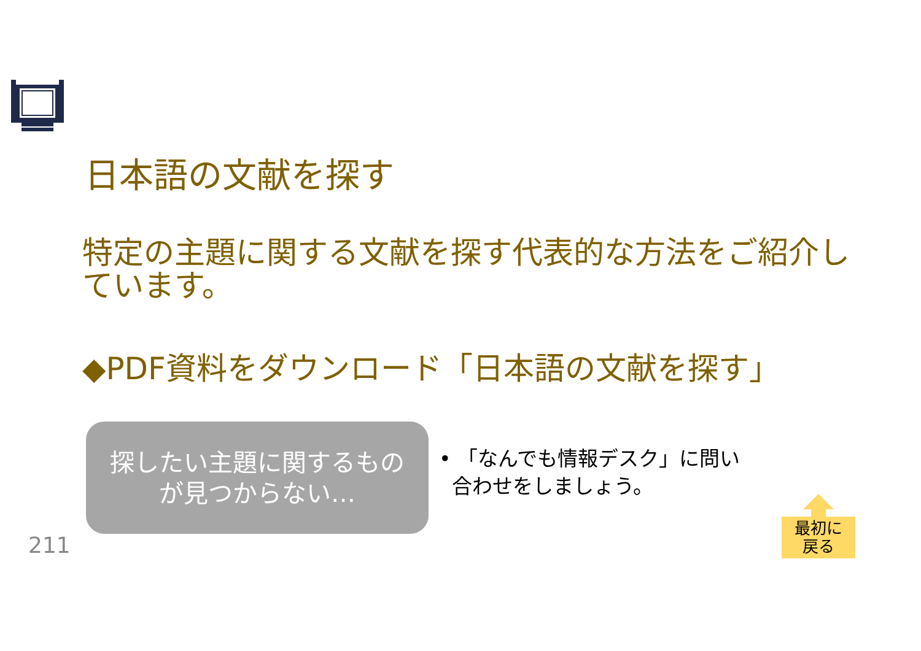日本語の文献を探す
特定の主題に関する文献を探す代表的な方法をご紹介しています。
◆PDF資料をダウンロード「日本語の文献を探す」
探したい主題に関するもの
が見つからない…
• 「なんでも情報デスク」に問い
合わせをしましょう。
211
最初に
戻る